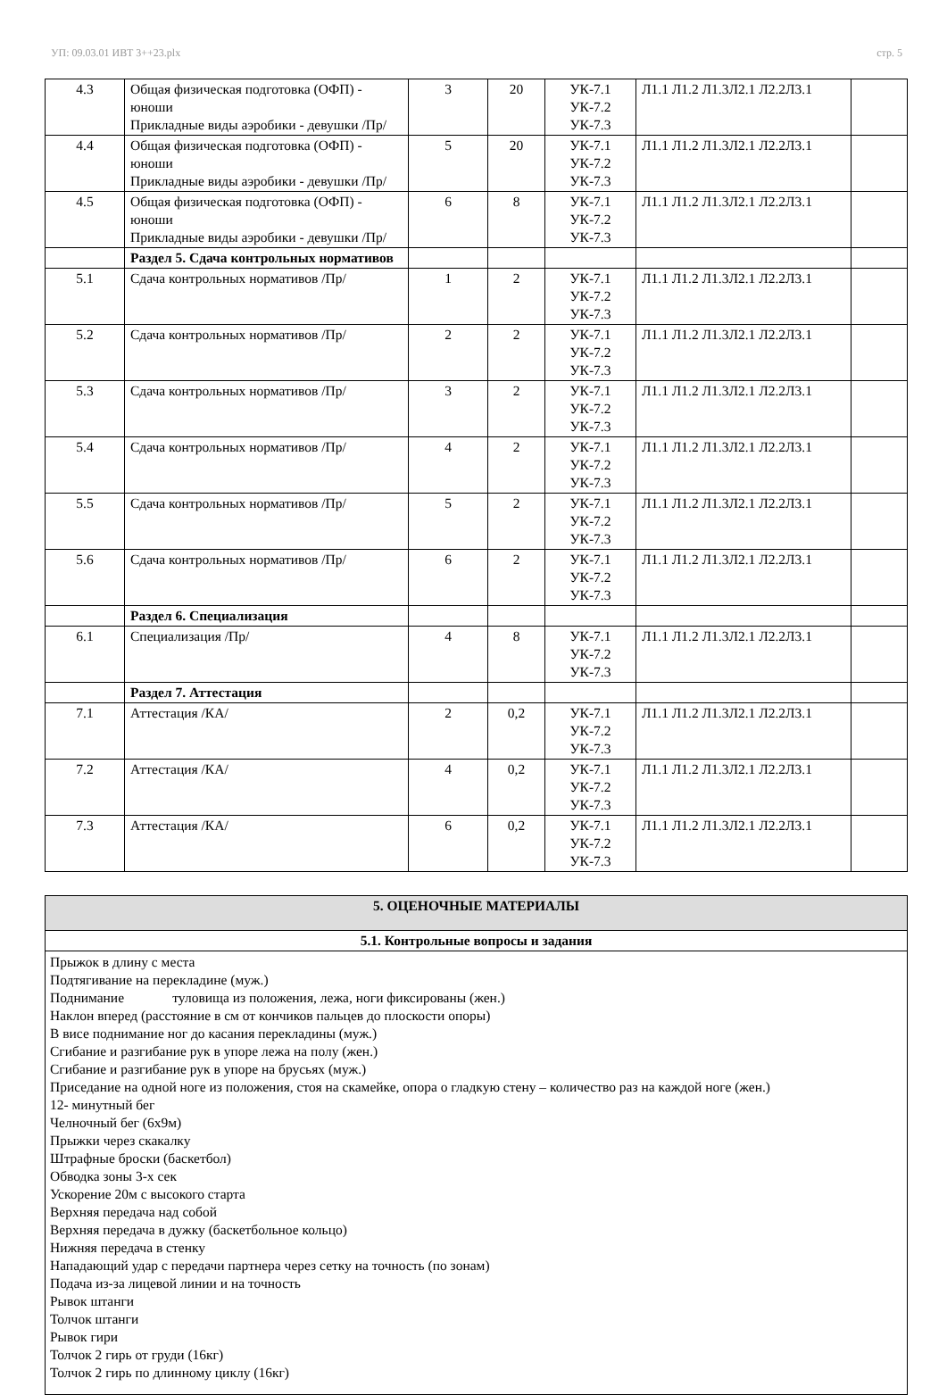УП: 09.03.01 ИВТ 3++23.plx стр. 5
| 4.3 | Общая физическая подготовка (ОФП) - юноши Прикладные виды аэробики - девушки /Пр/ | 3 | 20 | УК-7.1 УК-7.2 УК-7.3 | Л1.1 Л1.2 Л1.3Л2.1 Л2.2Л3.1 | |
| 4.4 | Общая физическая подготовка (ОФП) - юноши Прикладные виды аэробики - девушки /Пр/ | 5 | 20 | УК-7.1 УК-7.2 УК-7.3 | Л1.1 Л1.2 Л1.3Л2.1 Л2.2Л3.1 | |
| 4.5 | Общая физическая подготовка (ОФП) - юноши Прикладные виды аэробики - девушки /Пр/ | 6 | 8 | УК-7.1 УК-7.2 УК-7.3 | Л1.1 Л1.2 Л1.3Л2.1 Л2.2Л3.1 | |
| | Раздел 5. Сдача контрольных нормативов | | | | | |
| 5.1 | Сдача контрольных нормативов /Пр/ | 1 | 2 | УК-7.1 УК-7.2 УК-7.3 | Л1.1 Л1.2 Л1.3Л2.1 Л2.2Л3.1 | |
| 5.2 | Сдача контрольных нормативов /Пр/ | 2 | 2 | УК-7.1 УК-7.2 УК-7.3 | Л1.1 Л1.2 Л1.3Л2.1 Л2.2Л3.1 | |
| 5.3 | Сдача контрольных нормативов /Пр/ | 3 | 2 | УК-7.1 УК-7.2 УК-7.3 | Л1.1 Л1.2 Л1.3Л2.1 Л2.2Л3.1 | |
| 5.4 | Сдача контрольных нормативов /Пр/ | 4 | 2 | УК-7.1 УК-7.2 УК-7.3 | Л1.1 Л1.2 Л1.3Л2.1 Л2.2Л3.1 | |
| 5.5 | Сдача контрольных нормативов /Пр/ | 5 | 2 | УК-7.1 УК-7.2 УК-7.3 | Л1.1 Л1.2 Л1.3Л2.1 Л2.2Л3.1 | |
| 5.6 | Сдача контрольных нормативов /Пр/ | 6 | 2 | УК-7.1 УК-7.2 УК-7.3 | Л1.1 Л1.2 Л1.3Л2.1 Л2.2Л3.1 | |
| | Раздел 6. Специализация | | | | | |
| 6.1 | Специализация /Пр/ | 4 | 8 | УК-7.1 УК-7.2 УК-7.3 | Л1.1 Л1.2 Л1.3Л2.1 Л2.2Л3.1 | |
| | Раздел 7. Аттестация | | | | | |
| 7.1 | Аттестация /КА/ | 2 | 0,2 | УК-7.1 УК-7.2 УК-7.3 | Л1.1 Л1.2 Л1.3Л2.1 Л2.2Л3.1 | |
| 7.2 | Аттестация /КА/ | 4 | 0,2 | УК-7.1 УК-7.2 УК-7.3 | Л1.1 Л1.2 Л1.3Л2.1 Л2.2Л3.1 | |
| 7.3 | Аттестация /КА/ | 6 | 0,2 | УК-7.1 УК-7.2 УК-7.3 | Л1.1 Л1.2 Л1.3Л2.1 Л2.2Л3.1 | |
5. ОЦЕНОЧНЫЕ МАТЕРИАЛЫ
5.1. Контрольные вопросы и задания
Прыжок в длину с места
Подтягивание на перекладине (муж.)
Поднимание туловища из положения, лежа, ноги фиксированы (жен.)
Наклон вперед (расстояние в см от кончиков пальцев до плоскости опоры)
В висе поднимание ног до касания перекладины (муж.)
Сгибание и разгибание рук в упоре лежа на полу (жен.)
Сгибание и разгибание рук в упоре на брусьях (муж.)
Приседание на одной ноге из положения, стоя на скамейке, опора о гладкую стену – количество раз на каждой ноге (жен.)
12- минутный бег
Челночный бег (6х9м)
Прыжки через скакалку
Штрафные броски (баскетбол)
Обводка зоны 3-х сек
Ускорение 20м с высокого старта
Верхняя передача над собой
Верхняя передача в дужку (баскетбольное кольцо)
Нижняя передача в стенку
Нападающий удар с передачи партнера через сетку на точность (по зонам)
Подача из-за лицевой линии и на точность
Рывок штанги
Толчок штанги
Рывок гири
Толчок 2 гирь от груди (16кг)
Толчок 2 гирь по длинному циклу (16кг)